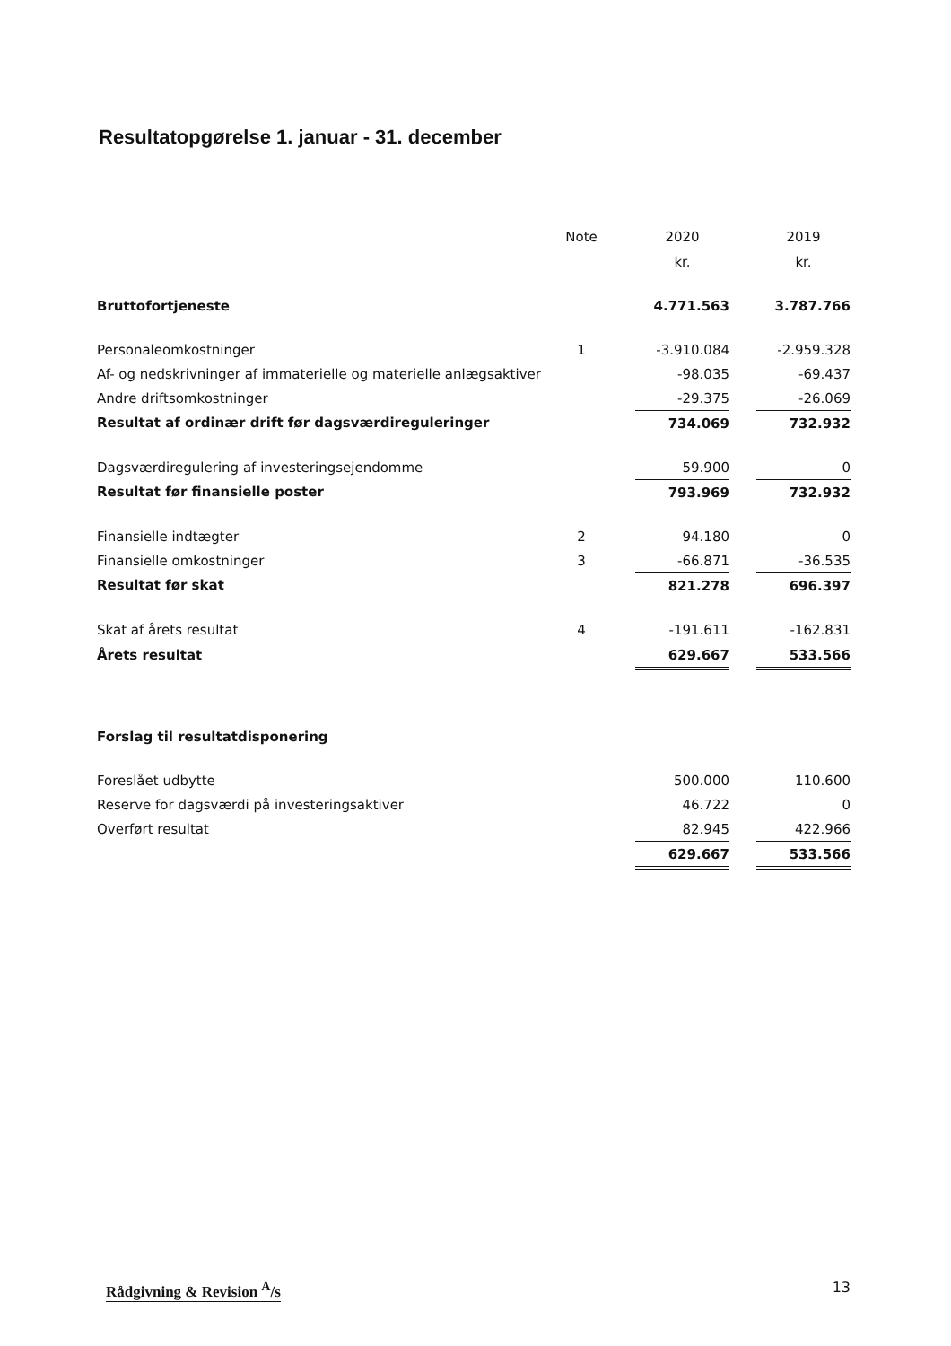Resultatopgørelse 1. januar - 31. december
| | Note | | 2020 | | 2019 |
| | | | kr. | | kr. |
| Bruttofortjeneste | | | 4.771.563 | | 3.787.766 |
| Personaleomkostninger | 1 | | -3.910.084 | | -2.959.328 |
| Af- og nedskrivninger af immaterielle og materielle anlægsaktiver | | | -98.035 | | -69.437 |
| Andre driftsomkostninger | | | -29.375 | | -26.069 |
| Resultat af ordinær drift før dagsværdireguleringer | | | 734.069 | | 732.932 |
| Dagsværdiregulering af investeringsejendomme | | | 59.900 | | 0 |
| Resultat før finansielle poster | | | 793.969 | | 732.932 |
| Finansielle indtægter | 2 | | 94.180 | | 0 |
| Finansielle omkostninger | 3 | | -66.871 | | -36.535 |
| Resultat før skat | | | 821.278 | | 696.397 |
| Skat af årets resultat | 4 | | -191.611 | | -162.831 |
| Årets resultat | | | 629.667 | | 533.566 |
| Forslag til resultatdisponering | | | | | |
| Foreslået udbytte | | | 500.000 | | 110.600 |
| Reserve for dagsværdi på investeringsaktiver | | | 46.722 | | 0 |
| Overført resultat | | | 82.945 | | 422.966 |
| | | | 629.667 | | 533.566 |
Rådgivning & Revision <sup>A</sup>/s 13